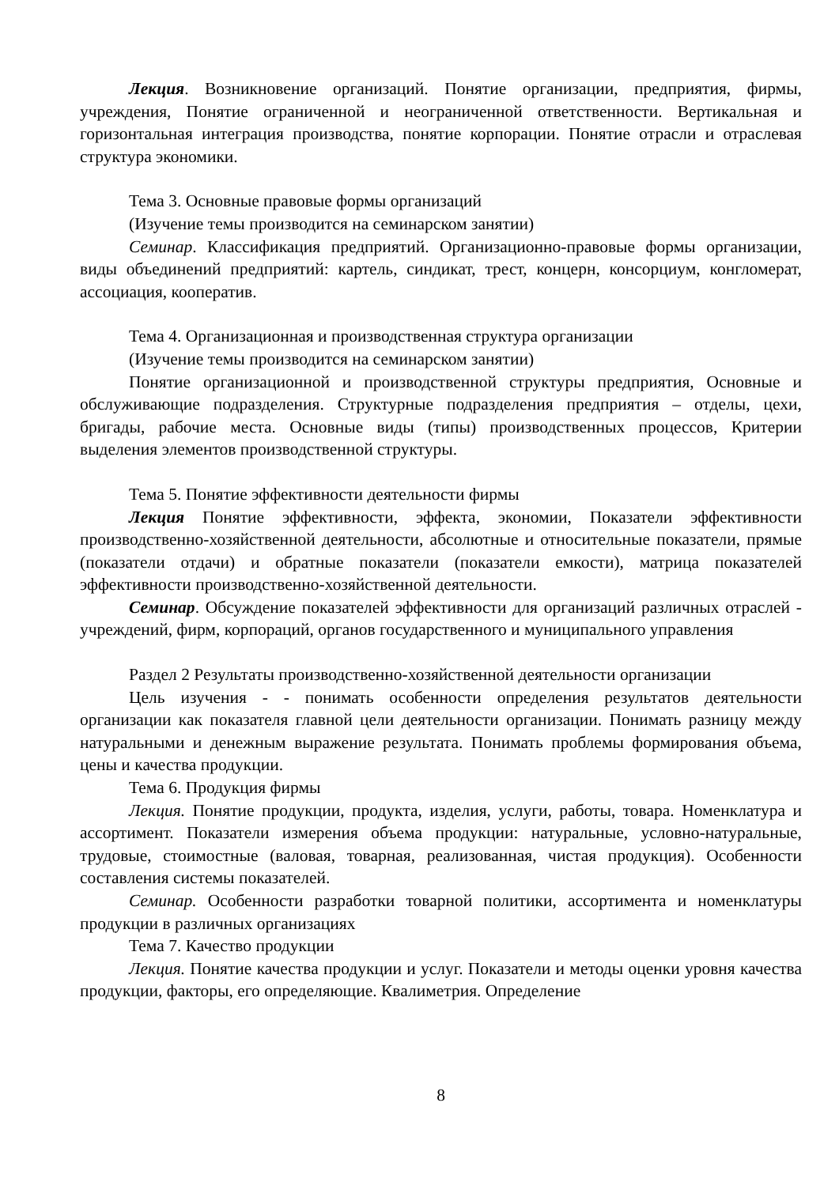Лекция. Возникновение организаций. Понятие организации, предприятия, фирмы, учреждения, Понятие ограниченной и неограниченной ответственности. Вертикальная и горизонтальная интеграция производства, понятие корпорации. Понятие отрасли и отраслевая структура экономики.
Тема 3. Основные правовые формы организаций
(Изучение темы производится на семинарском занятии)
Семинар. Классификация предприятий. Организационно-правовые формы организации, виды объединений предприятий: картель, синдикат, трест, концерн, консорциум, конгломерат, ассоциация, кооператив.
Тема 4. Организационная и производственная структура организации
(Изучение темы производится на семинарском занятии)
Понятие организационной и производственной структуры предприятия, Основные и обслуживающие подразделения. Структурные подразделения предприятия – отделы, цехи, бригады, рабочие места. Основные виды (типы) производственных процессов, Критерии выделения элементов производственной структуры.
Тема 5. Понятие эффективности деятельности фирмы
Лекция Понятие эффективности, эффекта, экономии, Показатели эффективности производственно-хозяйственной деятельности, абсолютные и относительные показатели, прямые (показатели отдачи) и обратные показатели (показатели емкости), матрица показателей эффективности производственно-хозяйственной деятельности.
Семинар. Обсуждение показателей эффективности для организаций различных отраслей - учреждений, фирм, корпораций, органов государственного и муниципального управления
Раздел 2 Результаты производственно-хозяйственной деятельности организации
Цель изучения - - понимать особенности определения результатов деятельности организации как показателя главной цели деятельности организации. Понимать разницу между натуральными и денежным выражение результата. Понимать проблемы формирования объема, цены и качества продукции.
Тема 6. Продукция фирмы
Лекция. Понятие продукции, продукта, изделия, услуги, работы, товара. Номенклатура и ассортимент. Показатели измерения объема продукции: натуральные, условно-натуральные, трудовые, стоимостные (валовая, товарная, реализованная, чистая продукция). Особенности составления системы показателей.
Семинар. Особенности разработки товарной политики, ассортимента и номенклатуры продукции в различных организациях
Тема 7. Качество продукции
Лекция. Понятие качества продукции и услуг. Показатели и методы оценки уровня качества продукции, факторы, его определяющие. Квалиметрия. Определение
8